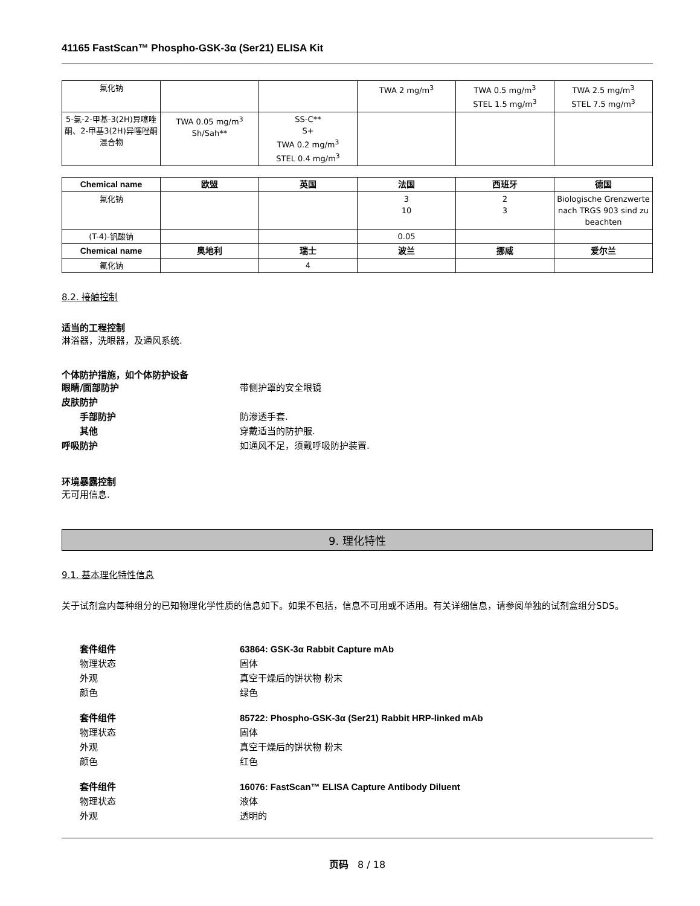41165 FastScan™ Phospho-GSK-3α (Ser21) ELISA Kit
| 氟化钠 | | | TWA 2 mg/m<sup>3</sup> | TWA 0.5 mg/m<sup>3</sup> STEL 1.5 mg/m<sup>3</sup> | TWA 2.5 mg/m<sup>3</sup> STEL 7.5 mg/m<sup>3</sup> |
| 5-氯-2-甲基-3(2H)异噻唑酮、2-甲基3(2H)异噻唑酮混合物 | TWA 0.05 mg/m<sup>3</sup> Sh/Sah** | SS-C** S+ TWA 0.2 mg/m<sup>3</sup> STEL 0.4 mg/m<sup>3</sup> | | | |
| Chemical name | 欧盟 | 英国 | 法国 | 西班牙 | 德国 |
| --- | --- | --- | --- | --- | --- |
| 氟化钠 | | | 3 10 | 2 3 | Biologische Grenzwerte nach TRGS 903 sind zu beachten |
| (T-4)-钒酸钠 | | | 0.05 | | |
| Chemical name | 奥地利 | 瑞士 | 波兰 | 挪威 | 爱尔兰 |
| 氟化钠 | | 4 | | | |
8.2. 接触控制
适当的工程控制
淋浴器，洗眼器，及通风系统.
个体防护措施，如个体防护设备
眼睛/面部防护 带侧护罩的安全眼镜
皮肤防护
手部防护 防渗透手套.
其他 穿戴适当的防护服.
呼吸防护 如通风不足，须戴呼吸防护装置.
环境暴露控制
无可用信息.
9. 理化特性
9.1. 基本理化特性信息
关于试剂盒内每种组分的已知物理化学性质的信息如下。如果不包括，信息不可用或不适用。有关详细信息，请参阅单独的试剂盒组分SDS。
套件组件 63864: GSK-3α Rabbit Capture mAb
物理状态 固体
外观 真空干燥后的饼状物 粉末
颜色 绿色
套件组件 85722: Phospho-GSK-3α (Ser21) Rabbit HRP-linked mAb
物理状态 固体
外观 真空干燥后的饼状物 粉末
颜色 红色
套件组件 16076: FastScan™ ELISA Capture Antibody Diluent
物理状态 液体
外观 透明的
页码 8 / 18